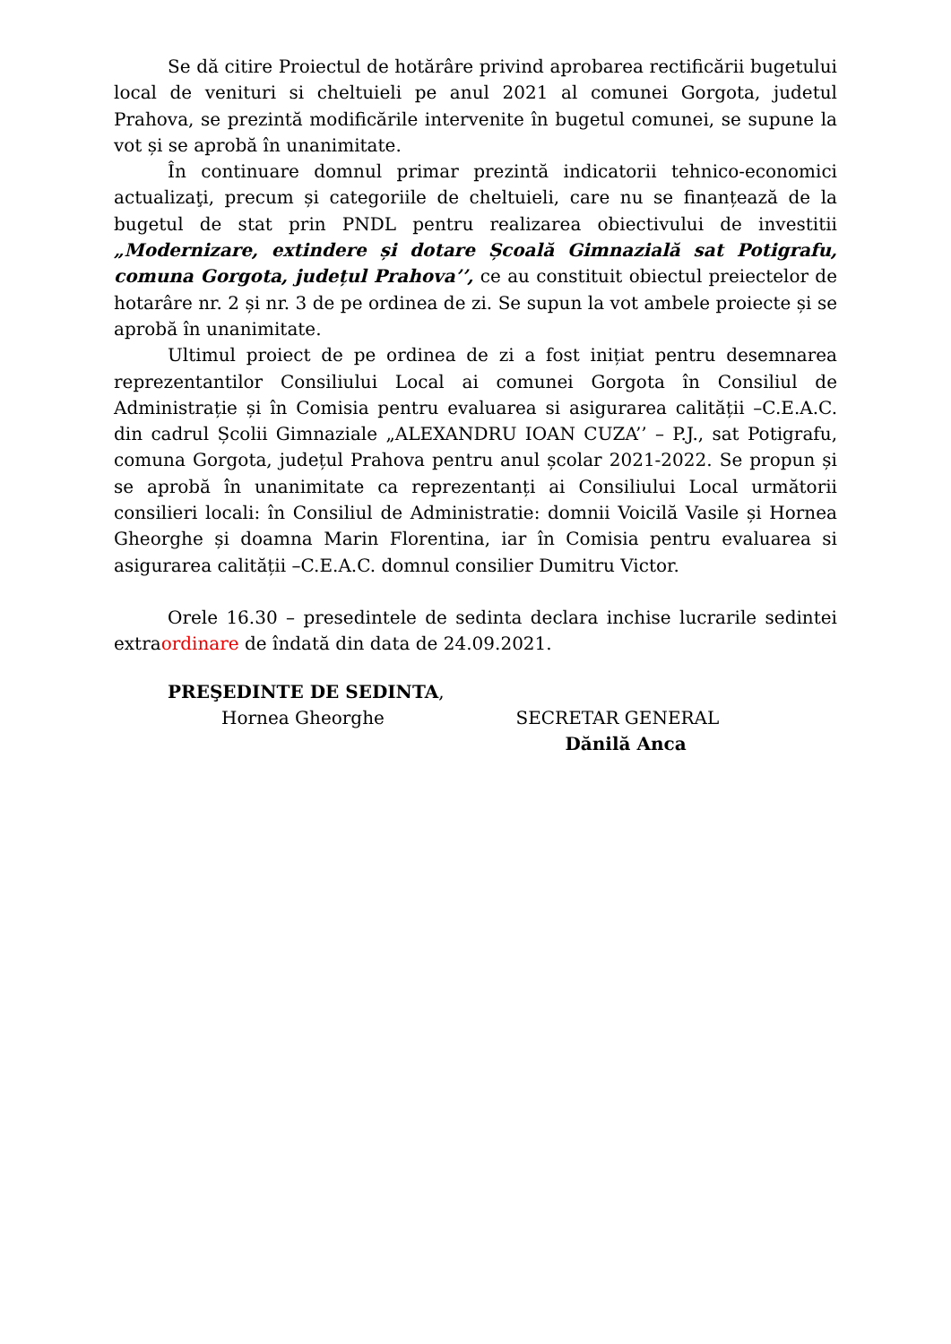Se dă citire Proiectul de hotărâre privind aprobarea rectificării bugetului local de venituri si cheltuieli pe anul 2021 al comunei Gorgota, judetul Prahova, se prezintă modificările intervenite în bugetul comunei, se supune la vot și se aprobă în unanimitate.
În continuare domnul primar prezintă indicatorii tehnico-economici actualizaţi, precum și categoriile de cheltuieli, care nu se finanțează de la bugetul de stat prin PNDL pentru realizarea obiectivului de investitii „Modernizare, extindere și dotare Școală Gimnazială sat Potigrafu, comuna Gorgota, județul Prahova’’, ce au constituit obiectul preiectelor de hotarâre nr. 2 și nr. 3 de pe ordinea de zi. Se supun la vot ambele proiecte și se aprobă în unanimitate.
Ultimul proiect de pe ordinea de zi a fost inițiat pentru desemnarea reprezentantilor Consiliului Local ai comunei Gorgota în Consiliul de Administrație și în Comisia pentru evaluarea si asigurarea calității –C.E.A.C. din cadrul Școlii Gimnaziale „ALEXANDRU IOAN CUZA’’ – P.J., sat Potigrafu, comuna Gorgota, județul Prahova pentru anul școlar 2021-2022. Se propun și se aprobă în unanimitate ca reprezentanți ai Consiliului Local următorii consilieri locali: în Consiliul de Administratie: domnii Voicilă Vasile și Hornea Gheorghe și doamna Marin Florentina, iar în Comisia pentru evaluarea si asigurarea calității –C.E.A.C. domnul consilier Dumitru Victor.
Orele 16.30 – presedintele de sedinta declara inchise lucrarile sedintei extraordinare de îndată din data de 24.09.2021.
PREŞEDINTE DE SEDINTA,
Hornea Gheorghe
SECRETAR GENERAL
Dănilă Anca